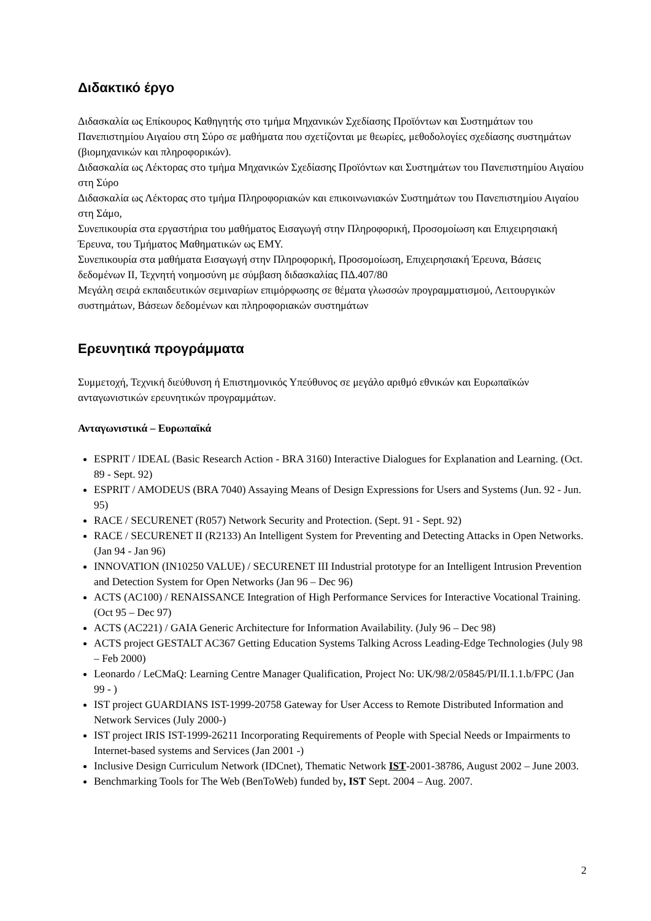Διδακτικό έργο
Διδασκαλία ως Επίκουρος Καθηγητής στο τμήμα Μηχανικών Σχεδίασης Προϊόντων και Συστημάτων του Πανεπιστημίου Αιγαίου στη Σύρο σε μαθήματα που σχετίζονται με θεωρίες, μεθοδολογίες σχεδίασης συστημάτων (βιομηχανικών και πληροφορικών).
Διδασκαλία ως Λέκτορας στο τμήμα Μηχανικών Σχεδίασης Προϊόντων και Συστημάτων του Πανεπιστημίου Αιγαίου στη Σύρο
Διδασκαλία ως Λέκτορας στο τμήμα Πληροφοριακών και επικοινωνιακών Συστημάτων του Πανεπιστημίου Αιγαίου στη Σάμο,
Συνεπικουρία στα εργαστήρια του μαθήματος Εισαγωγή στην Πληροφορική, Προσομοίωση και Επιχειρησιακή Έρευνα, του Τμήματος Μαθηματικών ως ΕΜΥ.
Συνεπικουρία στα μαθήματα Εισαγωγή στην Πληροφορική, Προσομοίωση, Επιχειρησιακή Έρευνα, Βάσεις δεδομένων ΙΙ, Τεχνητή νοημοσύνη με σύμβαση διδασκαλίας ΠΔ.407/80
Μεγάλη σειρά εκπαιδευτικών σεμιναρίων επιμόρφωσης σε θέματα γλωσσών προγραμματισμού, Λειτουργικών συστημάτων, Βάσεων δεδομένων και πληροφοριακών συστημάτων
Ερευνητικά προγράμματα
Συμμετοχή, Τεχνική διεύθυνση ή Επιστημονικός Υπεύθυνος σε μεγάλο αριθμό εθνικών και Ευρωπαϊκών ανταγωνιστικών ερευνητικών προγραμμάτων.
Ανταγωνιστικά – Ευρωπαϊκά
ESPRIT / IDEAL (Basic Research Action - BRA 3160) Interactive Dialogues for Explanation and Learning. (Oct. 89 - Sept. 92)
ESPRIT / AMODEUS (BRA 7040) Assaying Means of Design Expressions for Users and Systems (Jun. 92 - Jun. 95)
RACE / SECURENET (R057) Network Security and Protection. (Sept. 91 - Sept. 92)
RACE / SECURENET II (R2133) An Intelligent System for Preventing and Detecting Attacks in Open Networks. (Jan 94 - Jan 96)
INNOVATION (IN10250 VALUE) / SECURENET III Industrial prototype for an Intelligent Intrusion Prevention and Detection System for Open Networks (Jan 96 – Dec 96)
ACTS (AC100) / RENAISSANCE Integration of High Performance Services for Interactive Vocational Training. (Oct 95 – Dec 97)
ACTS (AC221) / GAIA Generic Architecture for Information Availability. (July 96 – Dec 98)
ACTS project GESTALT AC367 Getting Education Systems Talking Across Leading-Edge Technologies (July 98 – Feb 2000)
Leonardo / LeCMaQ: Learning Centre Manager Qualification, Project No: UK/98/2/05845/PI/II.1.1.b/FPC (Jan 99 - )
IST project GUARDIANS IST-1999-20758 Gateway for User Access to Remote Distributed Information and Network Services (July 2000-)
IST project IRIS IST-1999-26211 Incorporating Requirements of People with Special Needs or Impairments to Internet-based systems and Services (Jan 2001 -)
Inclusive Design Curriculum Network (IDCnet), Thematic Network IST-2001-38786, August 2002 – June 2003.
Benchmarking Tools for The Web (BenToWeb) funded by, IST Sept. 2004 – Aug. 2007.
2